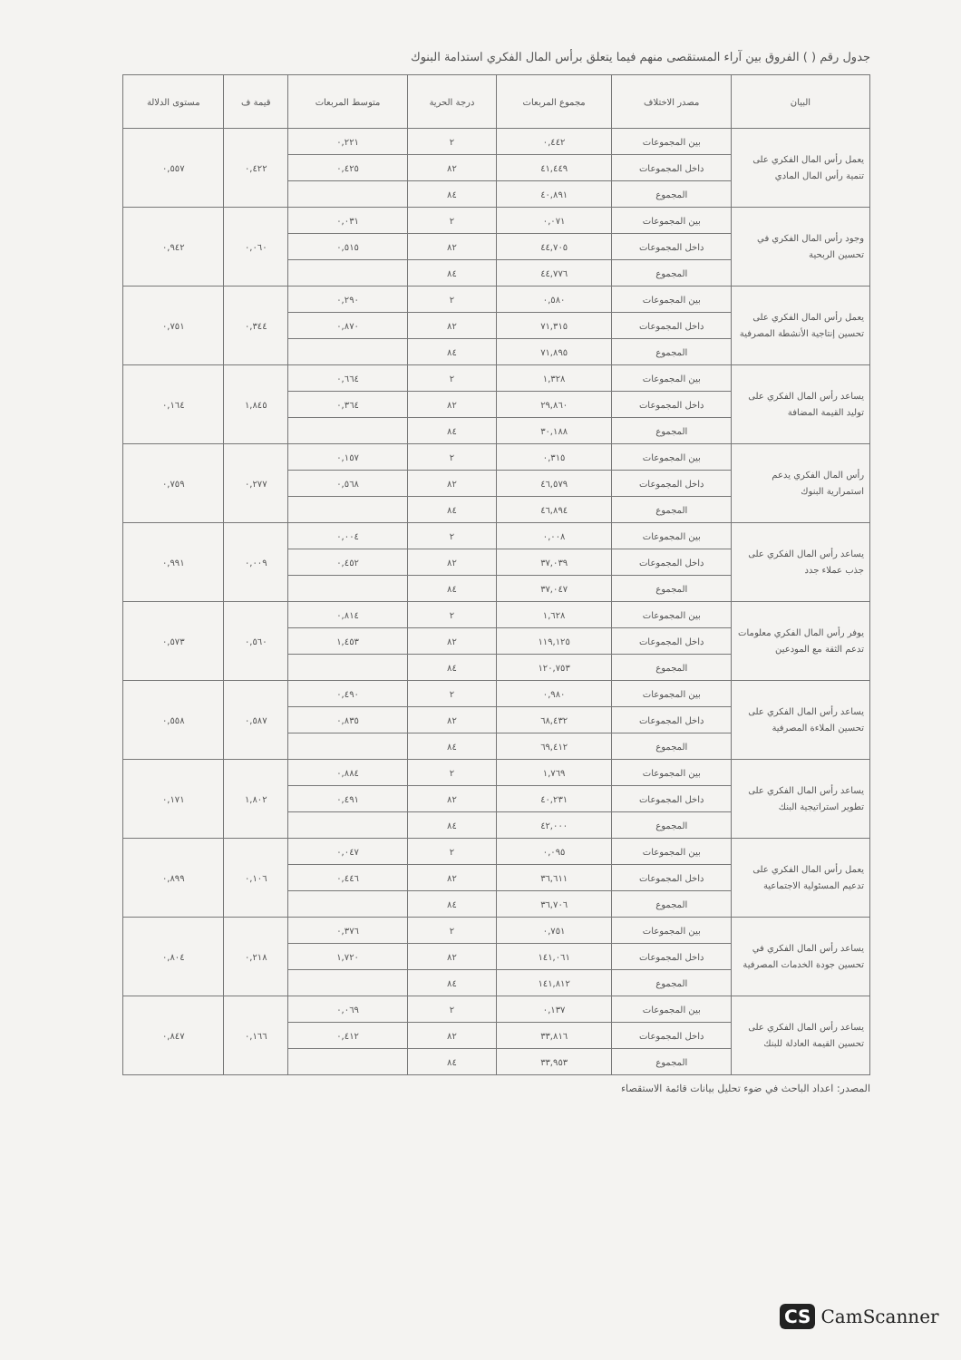جدول رقم ( ) الفروق بين آراء المستقصى منهم فيما يتعلق برأس المال الفكري استدامة البنوك
| البيان | مصدر الاختلاف | مجموع المربعات | درجة الحرية | متوسط المربعات | قيمة ف | مستوى الدلالة |
| --- | --- | --- | --- | --- | --- | --- |
| يعمل رأس المال الفكري على تنمية رأس المال المادي | بين المجموعات | ٠,٤٤٢ | ٢ | ٠,٢٢١ | ٠,٤٢٢ | ٠,٥٥٧ |
| | داخل المجموعات | ٤١,٤٤٩ | ٨٢ | ٠,٤٢٥ | | |
| | المجموع | ٤٠,٨٩١ | ٨٤ | | | |
| وجود رأس المال الفكري في تحسين الربحية | بين المجموعات | ٠,٠٧١ | ٢ | ٠,٠٣١ | ٠,٠٦٠ | ٠,٩٤٢ |
| | داخل المجموعات | ٤٤,٧٠٥ | ٨٢ | ٠,٥١٥ | | |
| | المجموع | ٤٤,٧٧٦ | ٨٤ | | | |
| يعمل رأس المال الفكري على تحسين إنتاجية الأنشطة المصرفية | بين المجموعات | ٠,٥٨٠ | ٢ | ٠,٢٩٠ | ٠,٣٤٤ | ٠,٧٥١ |
| | داخل المجموعات | ٧١,٣١٥ | ٨٢ | ٠,٨٧٠ | | |
| | المجموع | ٧١,٨٩٥ | ٨٤ | | | |
| يساعد رأس المال الفكري على توليد القيمة المضافة | بين المجموعات | ١,٣٢٨ | ٢ | ٠,٦٦٤ | ١,٨٤٥ | ٠,١٦٤ |
| | داخل المجموعات | ٢٩,٨٦٠ | ٨٢ | ٠,٣٦٤ | | |
| | المجموع | ٣٠,١٨٨ | ٨٤ | | | |
| رأس المال الفكري يدعم استمرارية البنوك | بين المجموعات | ٠,٣١٥ | ٢ | ٠,١٥٧ | ٠,٢٧٧ | ٠,٧٥٩ |
| | داخل المجموعات | ٤٦,٥٧٩ | ٨٢ | ٠,٥٦٨ | | |
| | المجموع | ٤٦,٨٩٤ | ٨٤ | | | |
| يساعد رأس المال الفكري على جذب عملاء جدد | بين المجموعات | ٠,٠٠٨ | ٢ | ٠,٠٠٤ | ٠,٠٠٩ | ٠,٩٩١ |
| | داخل المجموعات | ٣٧,٠٣٩ | ٨٢ | ٠,٤٥٢ | | |
| | المجموع | ٣٧,٠٤٧ | ٨٤ | | | |
| يوفر رأس المال الفكري معلومات تدعم الثقة مع المودعين | بين المجموعات | ١,٦٢٨ | ٢ | ٠,٨١٤ | ٠,٥٦٠ | ٠,٥٧٣ |
| | داخل المجموعات | ١١٩,١٢٥ | ٨٢ | ١,٤٥٣ | | |
| | المجموع | ١٢٠,٧٥٣ | ٨٤ | | | |
| يساعد رأس المال الفكري على تحسين الملاءة المصرفية | بين المجموعات | ٠,٩٨٠ | ٢ | ٠,٤٩٠ | ٠,٥٨٧ | ٠,٥٥٨ |
| | داخل المجموعات | ٦٨,٤٣٢ | ٨٢ | ٠,٨٣٥ | | |
| | المجموع | ٦٩,٤١٢ | ٨٤ | | | |
| يساعد رأس المال الفكري على تطوير استراتيجية البنك | بين المجموعات | ١,٧٦٩ | ٢ | ٠,٨٨٤ | ١,٨٠٢ | ٠,١٧١ |
| | داخل المجموعات | ٤٠,٢٣١ | ٨٢ | ٠,٤٩١ | | |
| | المجموع | ٤٢,٠٠٠ | ٨٤ | | | |
| يعمل رأس المال الفكري على تدعيم المسئولية الاجتماعية | بين المجموعات | ٠,٠٩٥ | ٢ | ٠,٠٤٧ | ٠,١٠٦ | ٠,٨٩٩ |
| | داخل المجموعات | ٣٦,٦١١ | ٨٢ | ٠,٤٤٦ | | |
| | المجموع | ٣٦,٧٠٦ | ٨٤ | | | |
| يساعد رأس المال الفكري في تحسين جودة الخدمات المصرفية | بين المجموعات | ٠,٧٥١ | ٢ | ٠,٣٧٦ | ٠,٢١٨ | ٠,٨٠٤ |
| | داخل المجموعات | ١٤١,٠٦١ | ٨٢ | ١,٧٢٠ | | |
| | المجموع | ١٤١,٨١٢ | ٨٤ | | | |
| يساعد رأس المال الفكري على تحسين القيمة العادلة للبنك | بين المجموعات | ٠,١٣٧ | ٢ | ٠,٠٦٩ | ٠,١٦٦ | ٠,٨٤٧ |
| | داخل المجموعات | ٣٣,٨١٦ | ٨٢ | ٠,٤١٢ | | |
| | المجموع | ٣٣,٩٥٣ | ٨٤ | | | |
المصدر: اعداد الباحث في ضوء تحليل بيانات قائمة الاستقصاء
CS CamScanner